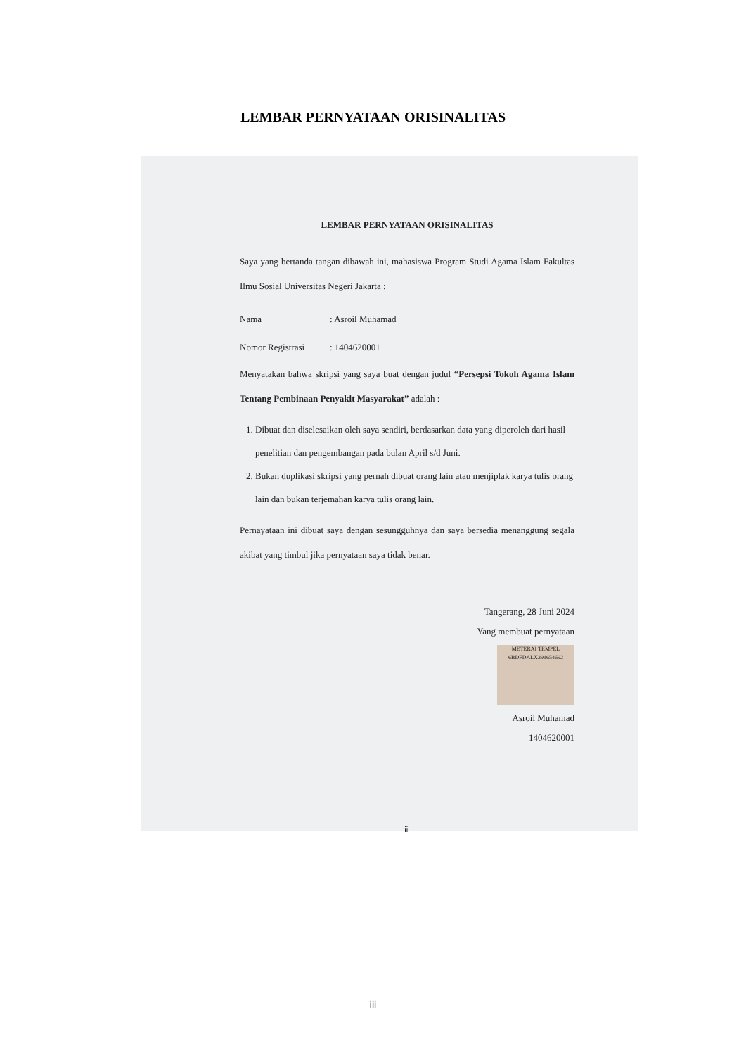LEMBAR PERNYATAAN ORISINALITAS
LEMBAR PERNYATAAN ORISINALITAS
Saya yang bertanda tangan dibawah ini, mahasiswa Program Studi Agama Islam Fakultas Ilmu Sosial Universitas Negeri Jakarta :
Nama: Asroil Muhamad
Nomor Registrasi: 1404620001
Menyatakan bahwa skripsi yang saya buat dengan judul “Persepsi Tokoh Agama Islam Tentang Pembinaan Penyakit Masyarakat” adalah :
1. Dibuat dan diselesaikan oleh saya sendiri, berdasarkan data yang diperoleh dari hasil penelitian dan pengembangan pada bulan April s/d Juni.
2. Bukan duplikasi skripsi yang pernah dibuat orang lain atau menjiplak karya tulis orang lain dan bukan terjemahan karya tulis orang lain.
Pernayataan ini dibuat saya dengan sesungguhnya dan saya bersedia menanggung segala akibat yang timbul jika pernyataan saya tidak benar.
Tangerang, 28 Juni 2024
Yang membuat pernyataan
METERAI TEMPEL
6BDFDALX291654692
Asroil Muhamad
1404620001
iii
iii